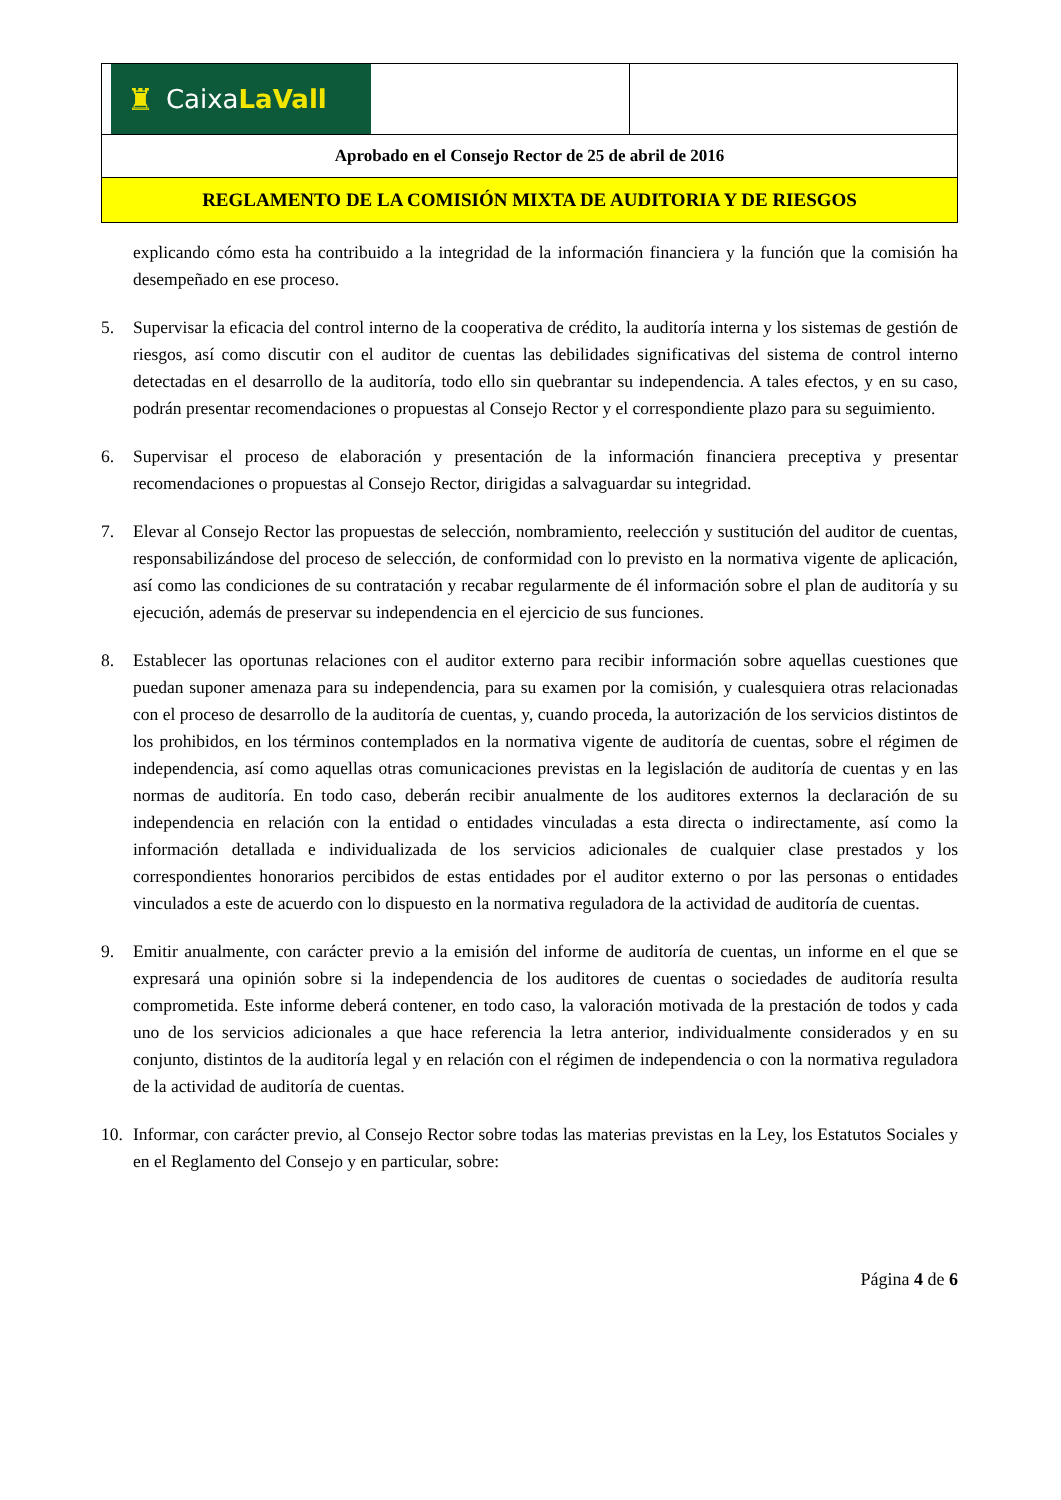| ♜ Caixa LaVall | |
| Aprobado en el Consejo Rector de 25 de abril de 2016 | |
| REGLAMENTO DE LA COMISIÓN MIXTA DE AUDITORIA Y DE RIESGOS | |
explicando cómo esta ha contribuido a la integridad de la información financiera y la función que la comisión ha desempeñado en ese proceso.
5. Supervisar la eficacia del control interno de la cooperativa de crédito, la auditoría interna y los sistemas de gestión de riesgos, así como discutir con el auditor de cuentas las debilidades significativas del sistema de control interno detectadas en el desarrollo de la auditoría, todo ello sin quebrantar su independencia. A tales efectos, y en su caso, podrán presentar recomendaciones o propuestas al Consejo Rector y el correspondiente plazo para su seguimiento.
6. Supervisar el proceso de elaboración y presentación de la información financiera preceptiva y presentar recomendaciones o propuestas al Consejo Rector, dirigidas a salvaguardar su integridad.
7. Elevar al Consejo Rector las propuestas de selección, nombramiento, reelección y sustitución del auditor de cuentas, responsabilizándose del proceso de selección, de conformidad con lo previsto en la normativa vigente de aplicación, así como las condiciones de su contratación y recabar regularmente de él información sobre el plan de auditoría y su ejecución, además de preservar su independencia en el ejercicio de sus funciones.
8. Establecer las oportunas relaciones con el auditor externo para recibir información sobre aquellas cuestiones que puedan suponer amenaza para su independencia, para su examen por la comisión, y cualesquiera otras relacionadas con el proceso de desarrollo de la auditoría de cuentas, y, cuando proceda, la autorización de los servicios distintos de los prohibidos, en los términos contemplados en la normativa vigente de auditoría de cuentas, sobre el régimen de independencia, así como aquellas otras comunicaciones previstas en la legislación de auditoría de cuentas y en las normas de auditoría. En todo caso, deberán recibir anualmente de los auditores externos la declaración de su independencia en relación con la entidad o entidades vinculadas a esta directa o indirectamente, así como la información detallada e individualizada de los servicios adicionales de cualquier clase prestados y los correspondientes honorarios percibidos de estas entidades por el auditor externo o por las personas o entidades vinculados a este de acuerdo con lo dispuesto en la normativa reguladora de la actividad de auditoría de cuentas.
9. Emitir anualmente, con carácter previo a la emisión del informe de auditoría de cuentas, un informe en el que se expresará una opinión sobre si la independencia de los auditores de cuentas o sociedades de auditoría resulta comprometida. Este informe deberá contener, en todo caso, la valoración motivada de la prestación de todos y cada uno de los servicios adicionales a que hace referencia la letra anterior, individualmente considerados y en su conjunto, distintos de la auditoría legal y en relación con el régimen de independencia o con la normativa reguladora de la actividad de auditoría de cuentas.
10. Informar, con carácter previo, al Consejo Rector sobre todas las materias previstas en la Ley, los Estatutos Sociales y en el Reglamento del Consejo y en particular, sobre:
Página 4 de 6